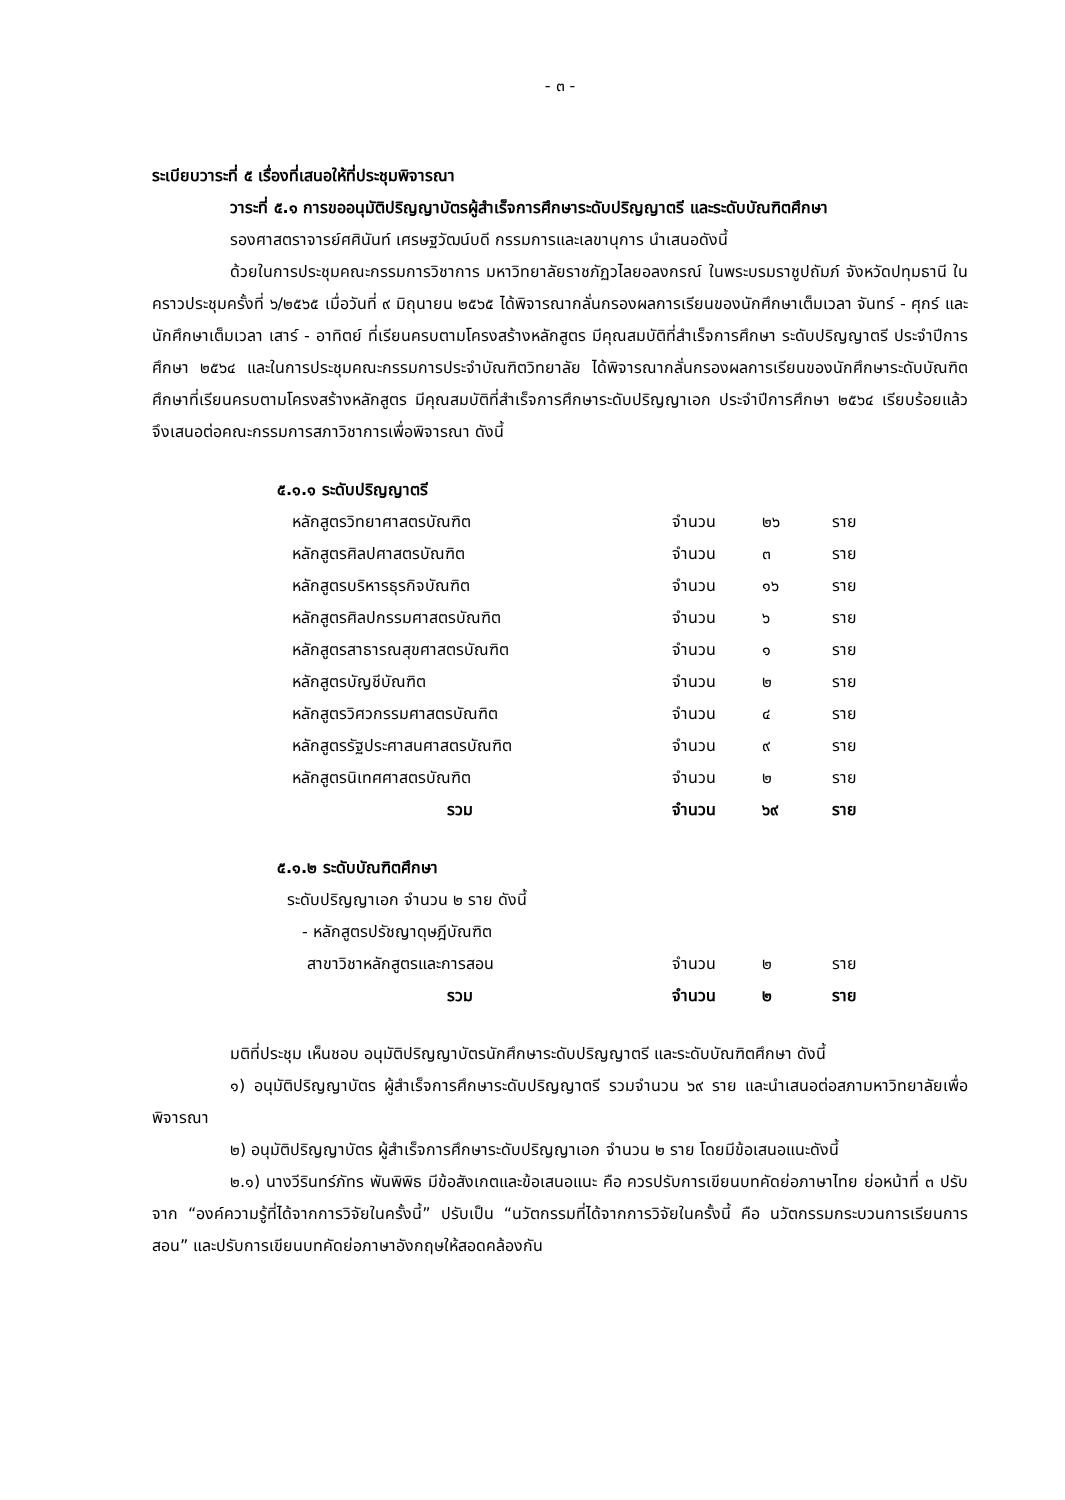- ๓ -
ระเบียบวาระที่ ๕ เรื่องที่เสนอให้ที่ประชุมพิจารณา
วาระที่ ๕.๑ การขออนุมัติปริญญาบัตรผู้สำเร็จการศึกษาระดับปริญญาตรี และระดับบัณฑิตศึกษา
รองศาสตราจารย์ศศินันท์ เศรษฐวัฒน์บดี กรรมการและเลขานุการ นำเสนอดังนี้
ด้วยในการประชุมคณะกรรมการวิชาการ มหาวิทยาลัยราชภัฏวไลยอลงกรณ์ ในพระบรมราชูปถัมภ์ จังหวัดปทุมธานี ในคราวประชุมครั้งที่ ๖/๒๕๖๕ เมื่อวันที่ ๙ มิถุนายน ๒๕๖๕ ได้พิจารณากลั่นกรองผลการเรียนของนักศึกษาเต็มเวลา จันทร์ - ศุกร์ และนักศึกษาเต็มเวลา เสาร์ - อาทิตย์ ที่เรียนครบตามโครงสร้างหลักสูตร มีคุณสมบัติที่สำเร็จการศึกษา ระดับปริญญาตรี ประจำปีการศึกษา ๒๕๖๔ และในการประชุมคณะกรรมการประจำบัณฑิตวิทยาลัย ได้พิจารณากลั่นกรองผลการเรียนของนักศึกษาระดับบัณฑิตศึกษาที่เรียนครบตามโครงสร้างหลักสูตร มีคุณสมบัติที่สำเร็จการศึกษาระดับปริญญาเอก ประจำปีการศึกษา ๒๕๖๔ เรียบร้อยแล้ว จึงเสนอต่อคณะกรรมการสภาวิชาการเพื่อพิจารณา ดังนี้
๕.๑.๑ ระดับปริญญาตรี
| หลักสูตรวิทยาศาสตรบัณฑิต | จำนวน | ๒๖ | ราย |
| หลักสูตรศิลปศาสตรบัณฑิต | จำนวน | ๓ | ราย |
| หลักสูตรบริหารธุรกิจบัณฑิต | จำนวน | ๑๖ | ราย |
| หลักสูตรศิลปกรรมศาสตรบัณฑิต | จำนวน | ๖ | ราย |
| หลักสูตรสาธารณสุขศาสตรบัณฑิต | จำนวน | ๑ | ราย |
| หลักสูตรบัญชีบัณฑิต | จำนวน | ๒ | ราย |
| หลักสูตรวิศวกรรมศาสตรบัณฑิต | จำนวน | ๔ | ราย |
| หลักสูตรรัฐประศาสนศาสตรบัณฑิต | จำนวน | ๙ | ราย |
| หลักสูตรนิเทศศาสตรบัณฑิต | จำนวน | ๒ | ราย |
| รวม | จำนวน | ๖๙ | ราย |
๕.๑.๒ ระดับบัณฑิตศึกษา
| ระดับปริญญาเอก จำนวน ๒ ราย ดังนี้ | | | |
| - หลักสูตรปรัชญาดุษฎีบัณฑิต | | | |
| สาขาวิชาหลักสูตรและการสอน | จำนวน | ๒ | ราย |
| รวม | จำนวน | ๒ | ราย |
มติที่ประชุม เห็นชอบ อนุมัติปริญญาบัตรนักศึกษาระดับปริญญาตรี และระดับบัณฑิตศึกษา ดังนี้
๑) อนุมัติปริญญาบัตร ผู้สำเร็จการศึกษาระดับปริญญาตรี รวมจำนวน ๖๙ ราย และนำเสนอต่อสภามหาวิทยาลัยเพื่อพิจารณา
๒) อนุมัติปริญญาบัตร ผู้สำเร็จการศึกษาระดับปริญญาเอก จำนวน ๒ ราย โดยมีข้อเสนอแนะดังนี้
๒.๑) นางวีรินทร์ภัทร พันพิพิธ มีข้อสังเกตและข้อเสนอแนะ คือ ควรปรับการเขียนบทคัดย่อภาษาไทย ย่อหน้าที่ ๓ ปรับจาก “องค์ความรู้ที่ได้จากการวิจัยในครั้งนี้” ปรับเป็น “นวัตกรรมที่ได้จากการวิจัยในครั้งนี้ คือ นวัตกรรมกระบวนการเรียนการสอน” และปรับการเขียนบทคัดย่อภาษาอังกฤษให้สอดคล้องกัน